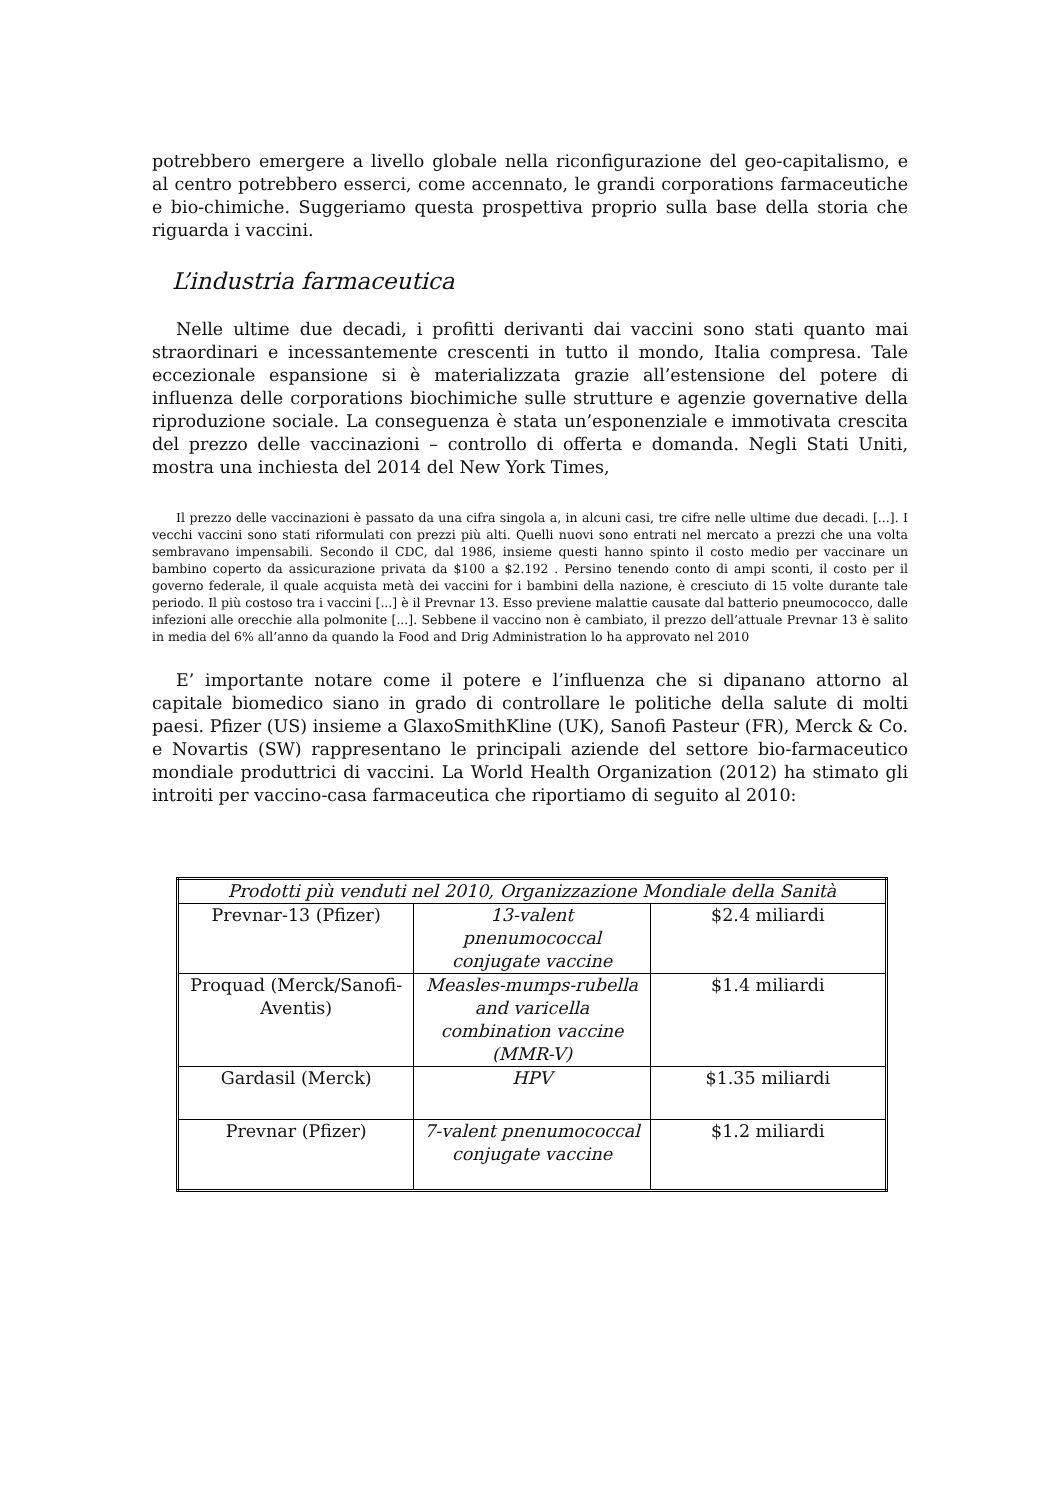potrebbero emergere a livello globale nella riconfigurazione del geo-capitalismo, e al centro potrebbero esserci, come accennato, le grandi corporations farmaceutiche e bio-chimiche. Suggeriamo questa prospettiva proprio sulla base della storia che riguarda i vaccini.
L’industria farmaceutica
Nelle ultime due decadi, i profitti derivanti dai vaccini sono stati quanto mai straordinari e incessantemente crescenti in tutto il mondo, Italia compresa. Tale eccezionale espansione si è materializzata grazie all’estensione del potere di influenza delle corporations biochimiche sulle strutture e agenzie governative della riproduzione sociale. La conseguenza è stata un’esponenziale e immotivata crescita del prezzo delle vaccinazioni – controllo di offerta e domanda. Negli Stati Uniti, mostra una inchiesta del 2014 del New York Times,
Il prezzo delle vaccinazioni è passato da una cifra singola a, in alcuni casi, tre cifre nelle ultime due decadi. [...]. I vecchi vaccini sono stati riformulati con prezzi più alti. Quelli nuovi sono entrati nel mercato a prezzi che una volta sembravano impensabili. Secondo il CDC, dal 1986, insieme questi hanno spinto il costo medio per vaccinare un bambino coperto da assicurazione privata da $100 a $2.192 . Persino tenendo conto di ampi sconti, il costo per il governo federale, il quale acquista metà dei vaccini for i bambini della nazione, è cresciuto di 15 volte durante tale periodo. Il più costoso tra i vaccini [...] è il Prevnar 13. Esso previene malattie causate dal batterio pneumococco, dalle infezioni alle orecchie alla polmonite [...]. Sebbene il vaccino non è cambiato, il prezzo dell’attuale Prevnar 13 è salito in media del 6% all’anno da quando la Food and Drig Administration lo ha approvato nel 2010
E’ importante notare come il potere e l’influenza che si dipanano attorno al capitale biomedico siano in grado di controllare le politiche della salute di molti paesi. Pfizer (US) insieme a GlaxoSmithKline (UK), Sanofi Pasteur (FR), Merck & Co. e Novartis (SW) rappresentano le principali aziende del settore bio-farmaceutico mondiale produttrici di vaccini. La World Health Organization (2012) ha stimato gli introiti per vaccino-casa farmaceutica che riportiamo di seguito al 2010:
| Prodotti più venduti nel 2010, Organizzazione Mondiale della Sanità | | |
| Prevnar-13 (Pfizer) | 13-valent pnenumococcal conjugate vaccine | $2.4 miliardi |
| Proquad (Merck/Sanofi-Aventis) | Measles-mumps-rubella and varicella combination vaccine (MMR-V) | $1.4 miliardi |
| Gardasil (Merck) | HPV | $1.35 miliardi |
| Prevnar (Pfizer) | 7-valent pnenumococcal conjugate vaccine | $1.2 miliardi |